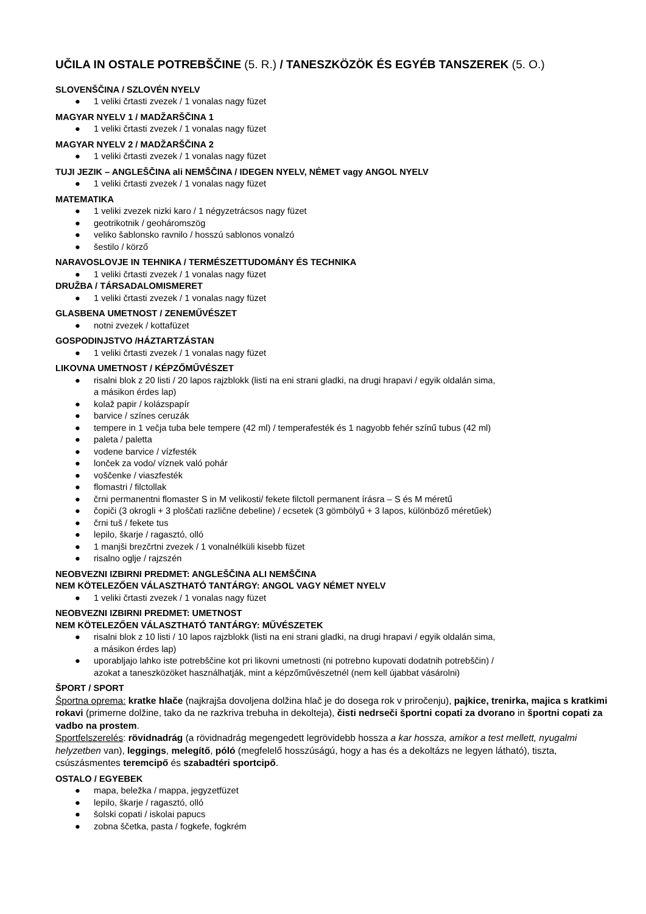UČILA IN OSTALE POTREBŠČINE (5. R.) / TANESZKÖZÖK ÉS EGYÉB TANSZEREK (5. O.)
SLOVENŠČINA / SZLOVÉN NYELV
● 1 veliki črtasti zvezek / 1 vonalas nagy füzet
MAGYAR NYELV 1 / MADŽARŠČINA 1
● 1 veliki črtasti zvezek / 1 vonalas nagy füzet
MAGYAR NYELV 2 / MADŽARŠČINA 2
● 1 veliki črtasti zvezek / 1 vonalas nagy füzet
TUJI JEZIK – ANGLEŠČINA ali NEMŠČINA / IDEGEN NYELV, NÉMET vagy ANGOL NYELV
● 1 veliki črtasti zvezek / 1 vonalas nagy füzet
MATEMATIKA
● 1 veliki zvezek nizki karo / 1 négyzetrácsos nagy füzet
● geotrikotnik / geoháromszög
● veliko šablonsko ravnilo / hosszú sablonos vonalzó
● šestilo / körző
NARAVOSLOVJE IN TEHNIKA / TERMÉSZETTUDOMÁNY ÉS TECHNIKA
● 1 veliki črtasti zvezek / 1 vonalas nagy füzet
DRUŽBA / TÁRSADALOMISMERET
● 1 veliki črtasti zvezek / 1 vonalas nagy füzet
GLASBENA UMETNOST / ZENEMŰVÉSZET
● notni zvezek / kottafüzet
GOSPODINJSTVO /HÁZTARTZÁSTAN
● 1 veliki črtasti zvezek / 1 vonalas nagy füzet
LIKOVNA UMETNOST / KÉPZŐMŰVÉSZET
● risalni blok z 20 listi / 20 lapos rajzblokk (listi na eni strani gladki, na drugi hrapavi / egyik oldalán sima,
a másikon érdes lap)
● kolaž papir / kolázspapír
● barvice / színes ceruzák
● tempere in 1 večja tuba bele tempere (42 ml) / temperafesték és 1 nagyobb fehér színű tubus (42 ml)
● paleta / paletta
● vodene barvice / vízfesték
● lonček za vodo/ víznek való pohár
● voščenke / viaszfesték
● flomastri / filctollak
● črni permanentni flomaster S in M velikosti/ fekete filctoll permanent írásra – S és M méretű
● čopiči (3 okrogli + 3 ploščati različne debeline) / ecsetek (3 gömbölyű + 3 lapos, különböző méretűek)
● črni tuš / fekete tus
● lepilo, škarje / ragasztó, olló
● 1 manjši brezčrtni zvezek / 1 vonalnélküli kisebb füzet
● risalno oglje / rajzszén
NEOBVEZNI IZBIRNI PREDMET: ANGLEŠČINA ALI NEMŠČINA
NEM KÖTELEZŐEN VÁLASZTHATÓ TANTÁRGY: ANGOL VAGY NÉMET NYELV
● 1 veliki črtasti zvezek / 1 vonalas nagy füzet
NEOBVEZNI IZBIRNI PREDMET: UMETNOST
NEM KÖTELEZŐEN VÁLASZTHATÓ TANTÁRGY: MŰVÉSZETEK
● risalni blok z 10 listi / 10 lapos rajzblokk (listi na eni strani gladki, na drugi hrapavi / egyik oldalán sima,
a másikon érdes lap)
● uporabljajo lahko iste potrebščine kot pri likovni umetnosti (ni potrebno kupovati dodatnih potrebščin) /
azokat a taneszközöket használhatják, mint a képzőművészetnél (nem kell újabbat vásárolni)
ŠPORT / SPORT
Športna oprema: kratke hlače (najkrajša dovoljena dolžina hlač je do dosega rok v priročenju), pajkice, trenirka, majica s kratkimi rokavi (primerne dolžine, tako da ne razkriva trebuha in dekolteja), čisti nedrseči športni copati za dvorano in športni copati za vadbo na prostem.
Sportfelszerelés: rövidnadrág (a rövidnadrág megengedett legrövidebb hossza a kar hossza, amikor a test mellett, nyugalmi helyzetben van), leggings, melegítő, póló (megfelelő hosszúságú, hogy a has és a dekoltázs ne legyen látható), tiszta, csúszásmentes teremcipő és szabadtéri sportcipő.
OSTALO / EGYEBEK
● mapa, beležka / mappa, jegyzetfüzet
● lepilo, škarje / ragasztó, olló
● šolski copati / iskolai papucs
● zobna ščetka, pasta / fogkefe, fogkrém